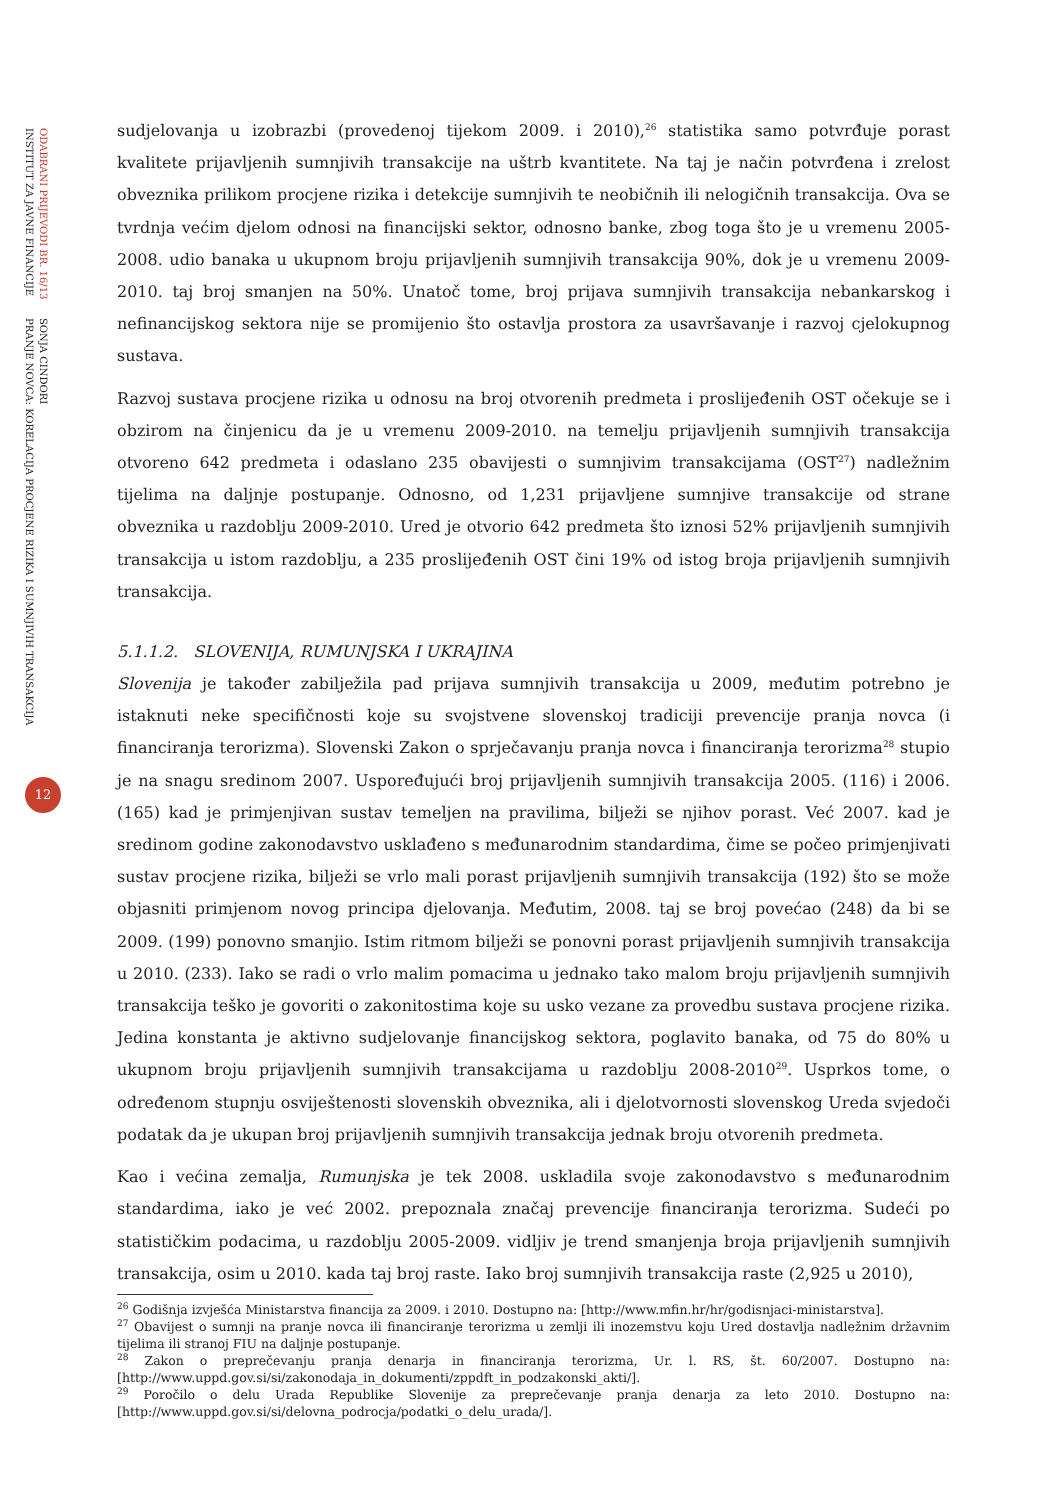ODABRANI PRIJEVODI BR. 16/13
INSTITUT ZA JAVNE FINANCIJE
SONJA CINDORI
PRANJE NOVCA: KORELACIJA PROCJENE RIZIKA I SUMNJIVIH TRANSAKCIJA
12
sudjelovanja u izobrazbi (provedenoj tijekom 2009. i 2010),<sup>26</sup> statistika samo potvrđuje porast kvalitete prijavljenih sumnjivih transakcije na uštrb kvantitete. Na taj je način potvrđena i zrelost obveznika prilikom procjene rizika i detekcije sumnjivih te neobičnih ili nelogičnih transakcija. Ova se tvrdnja većim djelom odnosi na financijski sektor, odnosno banke, zbog toga što je u vremenu 2005-2008. udio banaka u ukupnom broju prijavljenih sumnjivih transakcija 90%, dok je u vremenu 2009-2010. taj broj smanjen na 50%. Unatoč tome, broj prijava sumnjivih transakcija nebankarskog i nefinancijskog sektora nije se promijenio što ostavlja prostora za usavršavanje i razvoj cjelokupnog sustava.
Razvoj sustava procjene rizika u odnosu na broj otvorenih predmeta i proslijeđenih OST očekuje se i obzirom na činjenicu da je u vremenu 2009-2010. na temelju prijavljenih sumnjivih transakcija otvoreno 642 predmeta i odaslano 235 obavijesti o sumnjivim transakcijama (OST<sup>27</sup>) nadležnim tijelima na daljnje postupanje. Odnosno, od 1,231 prijavljene sumnjive transakcije od strane obveznika u razdoblju 2009-2010. Ured je otvorio 642 predmeta što iznosi 52% prijavljenih sumnjivih transakcija u istom razdoblju, a 235 proslijeđenih OST čini 19% od istog broja prijavljenih sumnjivih transakcija.
5.1.1.2. SLOVENIJA, RUMUNJSKA I UKRAJINA
Slovenija je također zabilježila pad prijava sumnjivih transakcija u 2009, međutim potrebno je istaknuti neke specifičnosti koje su svojstvene slovenskoj tradiciji prevencije pranja novca (i financiranja terorizma). Slovenski Zakon o sprječavanju pranja novca i financiranja terorizma<sup>28</sup> stupio je na snagu sredinom 2007. Uspoređujući broj prijavljenih sumnjivih transakcija 2005. (116) i 2006. (165) kad je primjenjivan sustav temeljen na pravilima, bilježi se njihov porast. Već 2007. kad je sredinom godine zakonodavstvo usklađeno s međunarodnim standardima, čime se počeo primjenjivati sustav procjene rizika, bilježi se vrlo mali porast prijavljenih sumnjivih transakcija (192) što se može objasniti primjenom novog principa djelovanja. Međutim, 2008. taj se broj povećao (248) da bi se 2009. (199) ponovno smanjio. Istim ritmom bilježi se ponovni porast prijavljenih sumnjivih transakcija u 2010. (233). Iako se radi o vrlo malim pomacima u jednako tako malom broju prijavljenih sumnjivih transakcija teško je govoriti o zakonitostima koje su usko vezane za provedbu sustava procjene rizika. Jedina konstanta je aktivno sudjelovanje financijskog sektora, poglavito banaka, od 75 do 80% u ukupnom broju prijavljenih sumnjivih transakcijama u razdoblju 2008-2010<sup>29</sup>. Usprkos tome, o određenom stupnju osviještenosti slovenskih obveznika, ali i djelotvornosti slovenskog Ureda svjedoči podatak da je ukupan broj prijavljenih sumnjivih transakcija jednak broju otvorenih predmeta.
Kao i većina zemalja, Rumunjska je tek 2008. uskladila svoje zakonodavstvo s međunarodnim standardima, iako je već 2002. prepoznala značaj prevencije financiranja terorizma. Sudeći po statističkim podacima, u razdoblju 2005-2009. vidljiv je trend smanjenja broja prijavljenih sumnjivih transakcija, osim u 2010. kada taj broj raste. Iako broj sumnjivih transakcija raste (2,925 u 2010),
<sup>26</sup> Godišnja izvješća Ministarstva financija za 2009. i 2010. Dostupno na: [http://www.mfin.hr/hr/godisnjaci-ministarstva].
<sup>27</sup> Obavijest o sumnji na pranje novca ili financiranje terorizma u zemlji ili inozemstvu koju Ured dostavlja nadležnim državnim tijelima ili stranoj FIU na daljnje postupanje.
<sup>28</sup> Zakon o preprečevanju pranja denarja in financiranja terorizma, Ur. l. RS, št. 60/2007. Dostupno na: [http://www.uppd.gov.si/si/zakonodaja_in_dokumenti/zppdft_in_podzakonski_akti/].
<sup>29</sup> Poročilo o delu Urada Republike Slovenije za preprečevanje pranja denarja za leto 2010. Dostupno na: [http://www.uppd.gov.si/si/delovna_podrocja/podatki_o_delu_urada/].